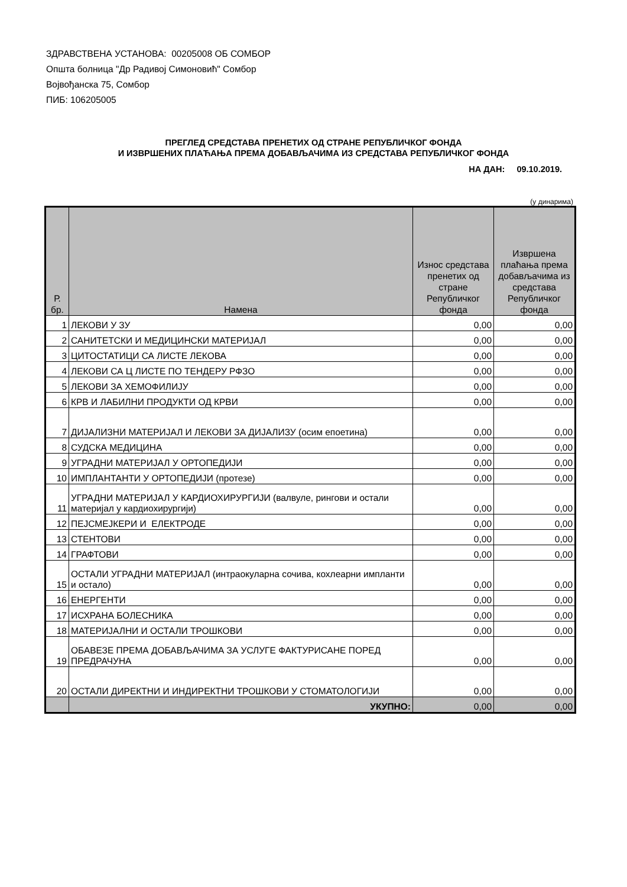ЗДРАВСТВЕНА УСТАНОВА: 00205008 ОБ СОМБОР
Општа болница "Др Радивој Симоновић" Сомбор
Војвођанска 75, Сомбор
ПИБ: 106205005
ПРЕГЛЕД СРЕДСТАВА ПРЕНЕТИХ ОД СТРАНЕ РЕПУБЛИЧКОГ ФОНДА
И ИЗВРШЕНИХ ПЛАЋАЊА ПРЕМА ДОБАВЉАЧИМА ИЗ СРЕДСТАВА РЕПУБЛИЧКОГ ФОНДА
НА ДАН: 09.10.2019.
(у динарима)
| Р. бр. | Намена | Износ средстава пренетих од стране Републичког фонда | Извршена плаћања према добављачима из средстава Републичког фонда |
| --- | --- | --- | --- |
| 1 | ЛЕКОВИ У ЗУ | 0,00 | 0,00 |
| 2 | САНИТЕТСКИ И МЕДИЦИНСКИ МАТЕРИЈАЛ | 0,00 | 0,00 |
| 3 | ЦИТОСТАТИЦИ СА ЛИСТЕ ЛЕКОВА | 0,00 | 0,00 |
| 4 | ЛЕКОВИ СА Ц ЛИСТЕ ПО ТЕНДЕРУ РФЗО | 0,00 | 0,00 |
| 5 | ЛЕКОВИ ЗА ХЕМОФИЛИЈУ | 0,00 | 0,00 |
| 6 | КРВ И ЛАБИЛНИ ПРОДУКТИ ОД КРВИ | 0,00 | 0,00 |
| 7 | ДИЈАЛИЗНИ МАТЕРИЈАЛ И ЛЕКОВИ ЗА ДИЈАЛИЗУ (осим епоетина) | 0,00 | 0,00 |
| 8 | СУДСКА МЕДИЦИНА | 0,00 | 0,00 |
| 9 | УГРАДНИ МАТЕРИЈАЛ У ОРТОПЕДИЈИ | 0,00 | 0,00 |
| 10 | ИМПЛАНТАНТИ У ОРТОПЕДИЈИ (протезе) | 0,00 | 0,00 |
| 11 | УГРАДНИ МАТЕРИЈАЛ У КАРДИОХИРУРГИЈИ (валвуле, рингови и остали материјал у кардиохирургији) | 0,00 | 0,00 |
| 12 | ПЕЈСМЕЈКЕРИ И ЕЛЕКТРОДЕ | 0,00 | 0,00 |
| 13 | СТЕНТОВИ | 0,00 | 0,00 |
| 14 | ГРАФТОВИ | 0,00 | 0,00 |
| 15 | ОСТАЛИ УГРАДНИ МАТЕРИЈАЛ (интраокуларна сочива, кохлеарни импланти и остало) | 0,00 | 0,00 |
| 16 | ЕНЕРГЕНТИ | 0,00 | 0,00 |
| 17 | ИСХРАНА БОЛЕСНИКА | 0,00 | 0,00 |
| 18 | МАТЕРИЈАЛНИ И ОСТАЛИ ТРОШКОВИ | 0,00 | 0,00 |
| 19 | ОБАВЕЗЕ ПРЕМА ДОБАВЉАЧИМА ЗА УСЛУГЕ ФАКТУРИСАНЕ ПОРЕД ПРЕДРАЧУНА | 0,00 | 0,00 |
| 20 | ОСТАЛИ ДИРЕКТНИ И ИНДИРЕКТНИ ТРОШКОВИ У СТОМАТОЛОГИЈИ | 0,00 | 0,00 |
| | УКУПНО: | 0,00 | 0,00 |